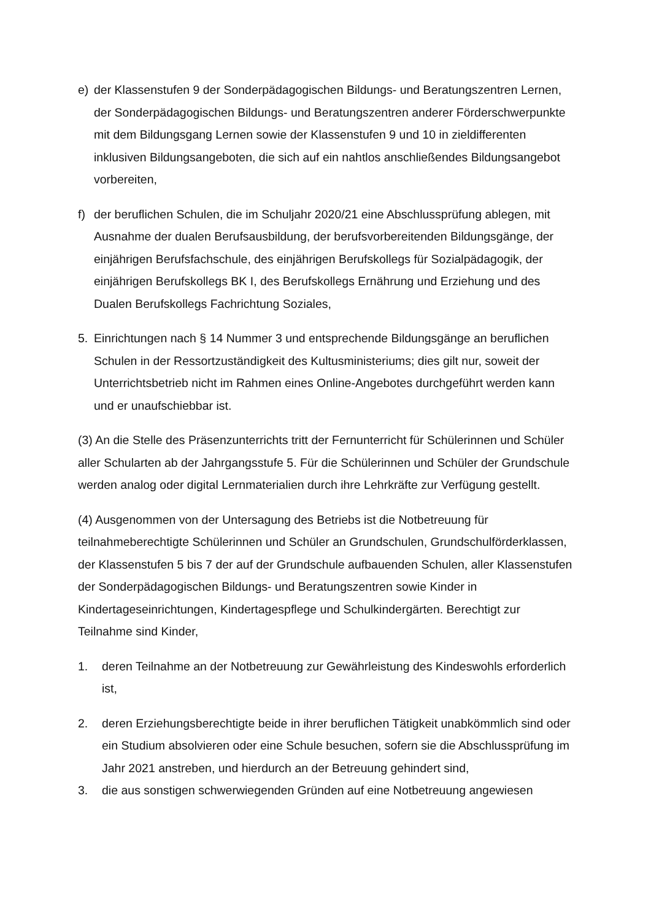e) der Klassenstufen 9 der Sonderpädagogischen Bildungs- und Beratungszentren Lernen, der Sonderpädagogischen Bildungs- und Beratungszentren anderer Förderschwerpunkte mit dem Bildungsgang Lernen sowie der Klassenstufen 9 und 10 in zieldifferenten inklusiven Bildungsangeboten, die sich auf ein nahtlos anschließendes Bildungsangebot vorbereiten,
f) der beruflichen Schulen, die im Schuljahr 2020/21 eine Abschlussprüfung ablegen, mit Ausnahme der dualen Berufsausbildung, der berufsvorbereitenden Bildungsgänge, der einjährigen Berufsfachschule, des einjährigen Berufskollegs für Sozialpädagogik, der einjährigen Berufskollegs BK I, des Berufskollegs Ernährung und Erziehung und des Dualen Berufskollegs Fachrichtung Soziales,
5. Einrichtungen nach § 14 Nummer 3 und entsprechende Bildungsgänge an beruflichen Schulen in der Ressortzuständigkeit des Kultusministeriums; dies gilt nur, soweit der Unterrichtsbetrieb nicht im Rahmen eines Online-Angebotes durchgeführt werden kann und er unaufschiebbar ist.
(3) An die Stelle des Präsenzunterrichts tritt der Fernunterricht für Schülerinnen und Schüler aller Schularten ab der Jahrgangsstufe 5. Für die Schülerinnen und Schüler der Grundschule werden analog oder digital Lernmaterialien durch ihre Lehrkräfte zur Verfügung gestellt.
(4) Ausgenommen von der Untersagung des Betriebs ist die Notbetreuung für teilnahmeberechtigte Schülerinnen und Schüler an Grundschulen, Grundschulförderklassen, der Klassenstufen 5 bis 7 der auf der Grundschule aufbauenden Schulen, aller Klassenstufen der Sonderpädagogischen Bildungs- und Beratungszentren sowie Kinder in Kindertageseinrichtungen, Kindertagespflege und Schulkindergärten. Berechtigt zur Teilnahme sind Kinder,
1. deren Teilnahme an der Notbetreuung zur Gewährleistung des Kindeswohls erforderlich ist,
2. deren Erziehungsberechtigte beide in ihrer beruflichen Tätigkeit unabkömmlich sind oder ein Studium absolvieren oder eine Schule besuchen, sofern sie die Abschlussprüfung im Jahr 2021 anstreben, und hierdurch an der Betreuung gehindert sind,
3. die aus sonstigen schwerwiegenden Gründen auf eine Notbetreuung angewiesen